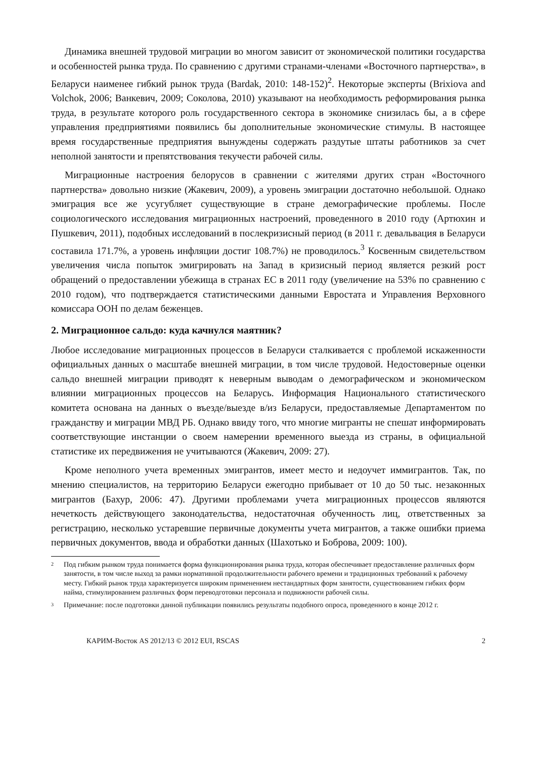Динамика внешней трудовой миграции во многом зависит от экономической политики государства и особенностей рынка труда. По сравнению с другими странами-членами «Восточного партнерства», в Беларуси наименее гибкий рынок труда (Bardak, 2010: 148-152)<sup>2</sup>. Некоторые эксперты (Brixiova and Volchok, 2006; Ванкевич, 2009; Соколова, 2010) указывают на необходимость реформирования рынка труда, в результате которого роль государственного сектора в экономике снизилась бы, а в сфере управления предприятиями появились бы дополнительные экономические стимулы. В настоящее время государственные предприятия вынуждены содержать раздутые штаты работников за счет неполной занятости и препятствования текучести рабочей силы.
Миграционные настроения белорусов в сравнении с жителями других стран «Восточного партнерства» довольно низкие (Жакевич, 2009), а уровень эмиграции достаточно небольшой. Однако эмиграция все же усугубляет существующие в стране демографические проблемы. После социологического исследования миграционных настроений, проведенного в 2010 году (Артюхин и Пушкевич, 2011), подобных исследований в послекризисный период (в 2011 г. девальвация в Беларуси составила 171.7%, а уровень инфляции достиг 108.7%) не проводилось.<sup>3</sup> Косвенным свидетельством увеличения числа попыток эмигрировать на Запад в кризисный период является резкий рост обращений о предоставлении убежища в странах ЕС в 2011 году (увеличение на 53% по сравнению с 2010 годом), что подтверждается статистическими данными Евростата и Управления Верховного комиссара ООН по делам беженцев.
2. Миграционное сальдо: куда качнулся маятник?
Любое исследование миграционных процессов в Беларуси сталкивается с проблемой искаженности официальных данных о масштабе внешней миграции, в том числе трудовой. Недостоверные оценки сальдо внешней миграции приводят к неверным выводам о демографическом и экономическом влиянии миграционных процессов на Беларусь. Информация Национального статистического комитета основана на данных о въезде/выезде в/из Беларуси, предоставляемые Департаментом по гражданству и миграции МВД РБ. Однако ввиду того, что многие мигранты не спешат информировать соответствующие инстанции о своем намерении временного выезда из страны, в официальной статистике их передвижения не учитываются (Жакевич, 2009: 27).
Кроме неполного учета временных эмигрантов, имеет место и недоучет иммигрантов. Так, по мнению специалистов, на территорию Беларуси ежегодно прибывает от 10 до 50 тыс. незаконных мигрантов (Бахур, 2006: 47). Другими проблемами учета миграционных процессов являются нечеткость действующего законодательства, недостаточная обученность лиц, ответственных за регистрацию, несколько устаревшие первичные документы учета мигрантов, а также ошибки приема первичных документов, ввода и обработки данных (Шахотько и Боброва, 2009: 100).
2
Под гибким рынком труда понимается форма функционирования рынка труда, которая обеспечивает предоставление различных форм занятости, в том числе выход за рамки нормативной продолжительности рабочего времени и традиционных требований к рабочему месту. Гибкий рынок труда характеризуется широким применением нестандартных форм занятости, существованием гибких форм найма, стимулированием различных форм переводготовки персонала и подвижности рабочей силы.
3
Примечание: после подготовки данной публикации появились результаты подобного опроса, проведенного в конце 2012 г.
КАРИМ-Восток AS 2012/13 © 2012 EUI, RSCAS 2